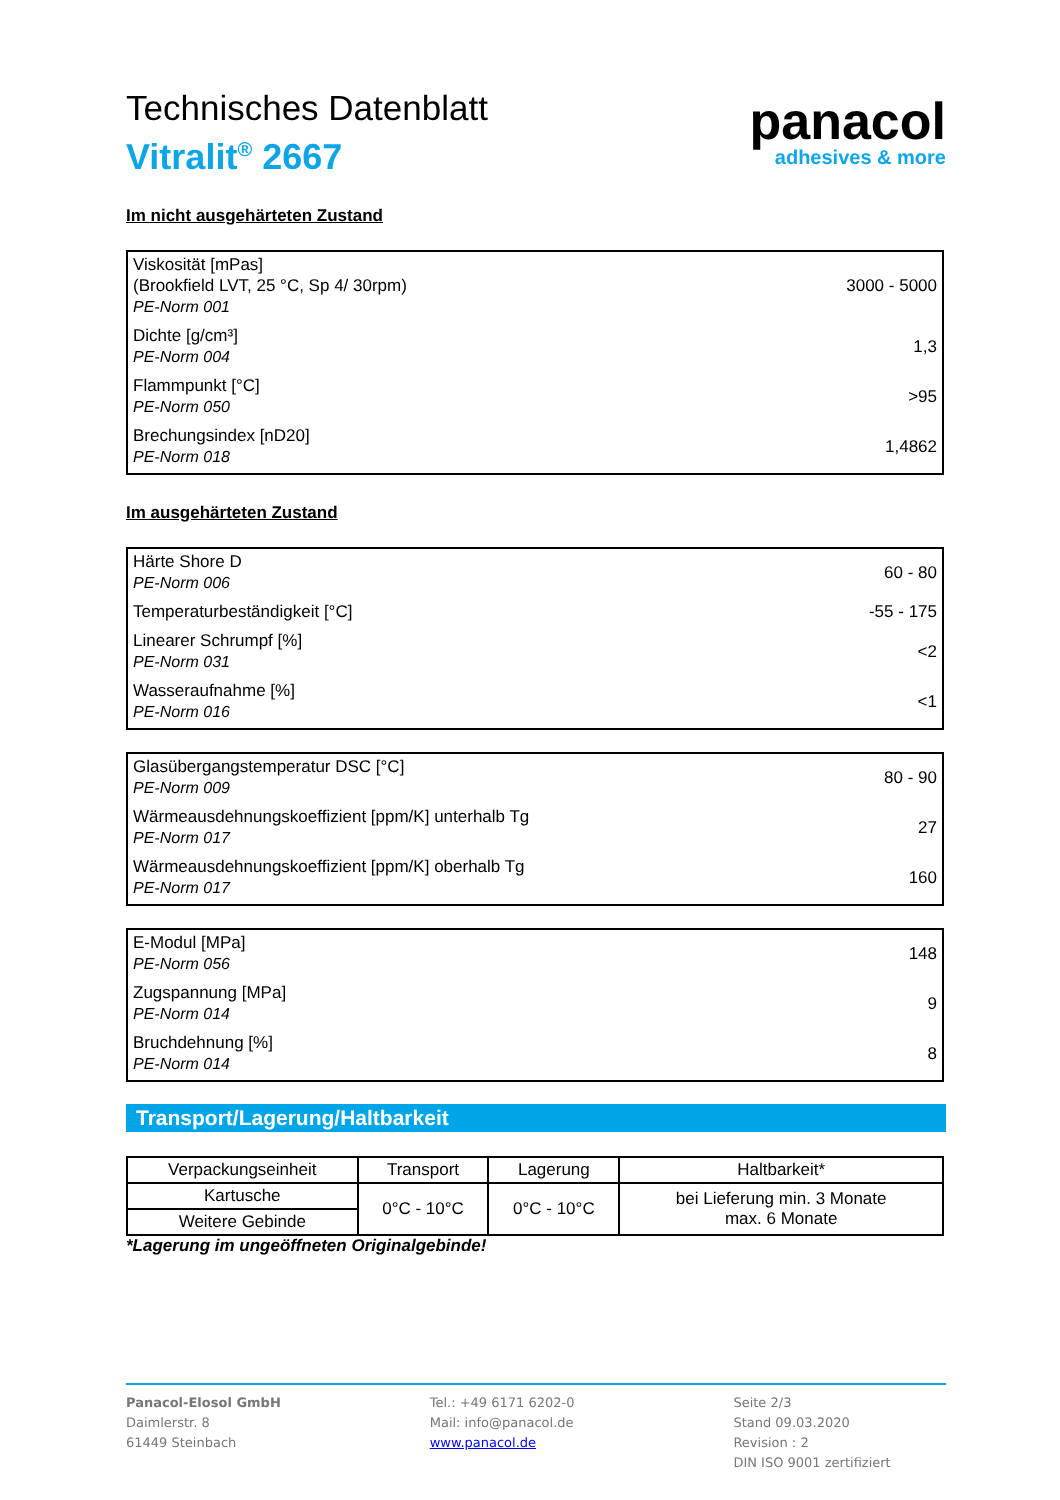panacol
adhesives & more
Technisches Datenblatt
Vitralit<sup>®</sup> 2667
Im nicht ausgehärteten Zustand
| Viskosität [mPas] (Brookfield LVT, 25 °C, Sp 4/ 30rpm) PE-Norm 001 | 3000 - 5000 |
| Dichte [g/cm³] PE-Norm 004 | 1,3 |
| Flammpunkt [°C] PE-Norm 050 | >95 |
| Brechungsindex [nD20] PE-Norm 018 | 1,4862 |
Im ausgehärteten Zustand
| Härte Shore D PE-Norm 006 | 60 - 80 |
| Temperaturbeständigkeit [°C] | -55 - 175 |
| Linearer Schrumpf [%] PE-Norm 031 | <2 |
| Wasseraufnahme [%] PE-Norm 016 | <1 |
| Glasübergangstemperatur DSC [°C] PE-Norm 009 | 80 - 90 |
| Wärmeausdehnungskoeffizient [ppm/K] unterhalb Tg PE-Norm 017 | 27 |
| Wärmeausdehnungskoeffizient [ppm/K] oberhalb Tg PE-Norm 017 | 160 |
| E-Modul [MPa] PE-Norm 056 | 148 |
| Zugspannung [MPa] PE-Norm 014 | 9 |
| Bruchdehnung [%] PE-Norm 014 | 8 |
Transport/Lagerung/Haltbarkeit
| Verpackungseinheit | Transport | Lagerung | Haltbarkeit* |
| --- | --- | --- | --- |
| Kartusche | 0°C - 10°C | 0°C - 10°C | bei Lieferung min. 3 Monate max. 6 Monate |
| Weitere Gebinde | | | |
*Lagerung im ungeöffneten Originalgebinde!
Panacol-Elosol GmbH
Daimlerstr. 8
61449 Steinbach
Tel.: +49 6171 6202-0
Mail: info@panacol.de
www.panacol.de
Seite 2/3
Stand 09.03.2020
Revision : 2
DIN ISO 9001 zertifiziert